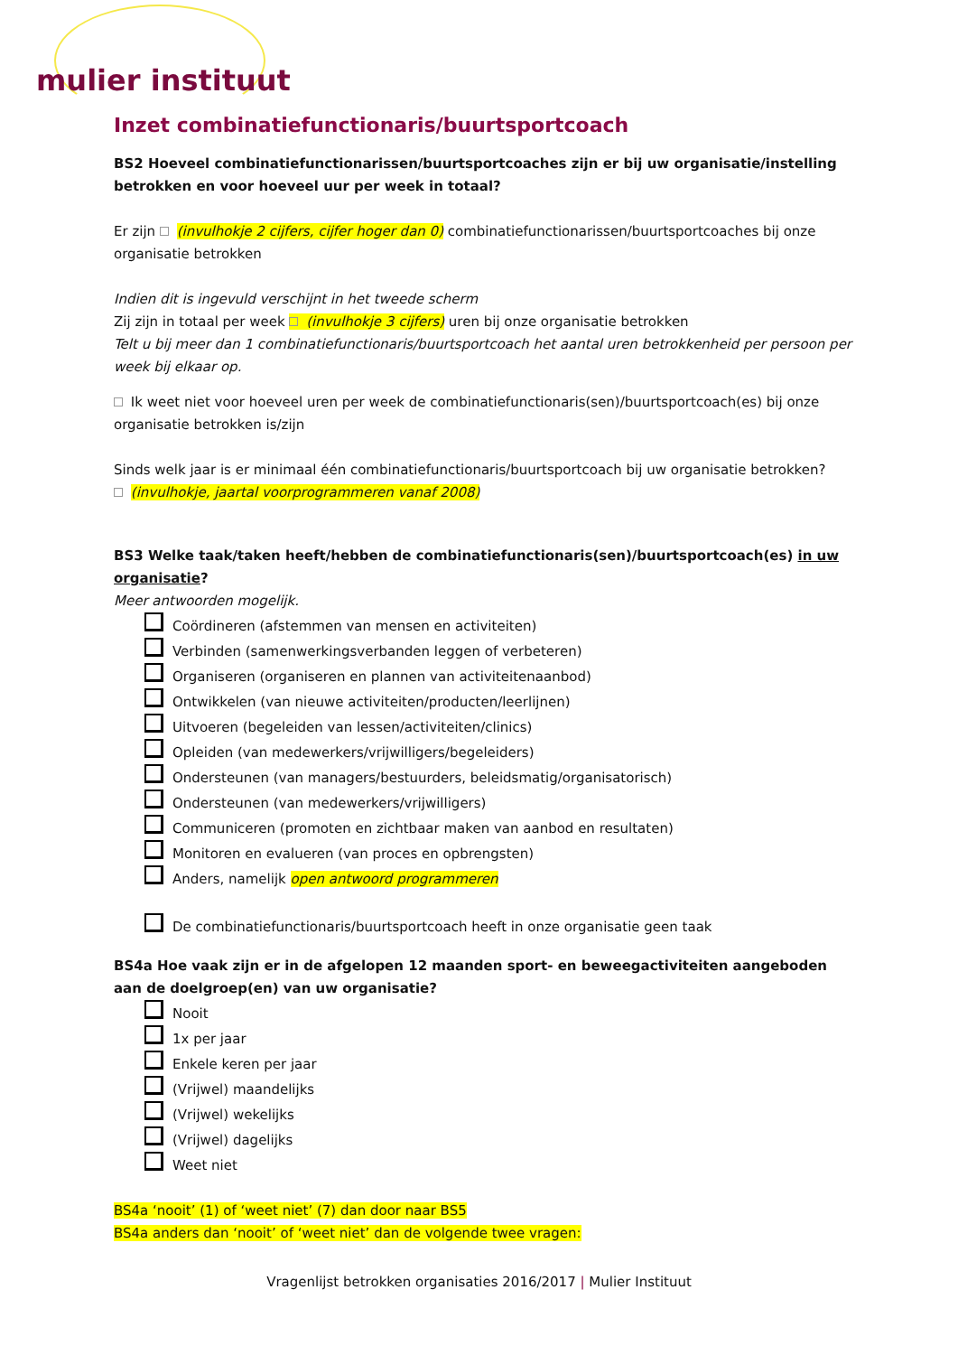mulier instituut
Inzet combinatiefunctionaris/buurtsportcoach
BS2 Hoeveel combinatiefunctionarissen/buurtsportcoaches zijn er bij uw organisatie/instelling betrokken en voor hoeveel uur per week in totaal?
Er zijn (invulhokje 2 cijfers, cijfer hoger dan 0) combinatiefunctionarissen/buurtsportcoaches bij onze organisatie betrokken
Indien dit is ingevuld verschijnt in het tweede scherm
Zij zijn in totaal per week (invulhokje 3 cijfers) uren bij onze organisatie betrokken
Telt u bij meer dan 1 combinatiefunctionaris/buurtsportcoach het aantal uren betrokkenheid per persoon per week bij elkaar op.
Ik weet niet voor hoeveel uren per week de combinatiefunctionaris(sen)/buurtsportcoach(es) bij onze organisatie betrokken is/zijn
Sinds welk jaar is er minimaal één combinatiefunctionaris/buurtsportcoach bij uw organisatie betrokken?
(invulhokje, jaartal voorprogrammeren vanaf 2008)
BS3 Welke taak/taken heeft/hebben de combinatiefunctionaris(sen)/buurtsportcoach(es) in uw organisatie?
Meer antwoorden mogelijk.
Coördineren (afstemmen van mensen en activiteiten)
Verbinden (samenwerkingsverbanden leggen of verbeteren)
Organiseren (organiseren en plannen van activiteitenaanbod)
Ontwikkelen (van nieuwe activiteiten/producten/leerlijnen)
Uitvoeren (begeleiden van lessen/activiteiten/clinics)
Opleiden (van medewerkers/vrijwilligers/begeleiders)
Ondersteunen (van managers/bestuurders, beleidsmatig/organisatorisch)
Ondersteunen (van medewerkers/vrijwilligers)
Communiceren (promoten en zichtbaar maken van aanbod en resultaten)
Monitoren en evalueren (van proces en opbrengsten)
Anders, namelijk open antwoord programmeren
De combinatiefunctionaris/buurtsportcoach heeft in onze organisatie geen taak
BS4a Hoe vaak zijn er in de afgelopen 12 maanden sport- en beweegactiviteiten aangeboden aan de doelgroep(en) van uw organisatie?
Nooit
1x per jaar
Enkele keren per jaar
(Vrijwel) maandelijks
(Vrijwel) wekelijks
(Vrijwel) dagelijks
Weet niet
BS4a ‘nooit’ (1) of ‘weet niet’ (7) dan door naar BS5
BS4a anders dan ‘nooit’ of ‘weet niet’ dan de volgende twee vragen:
Vragenlijst betrokken organisaties 2016/2017 | Mulier Instituut